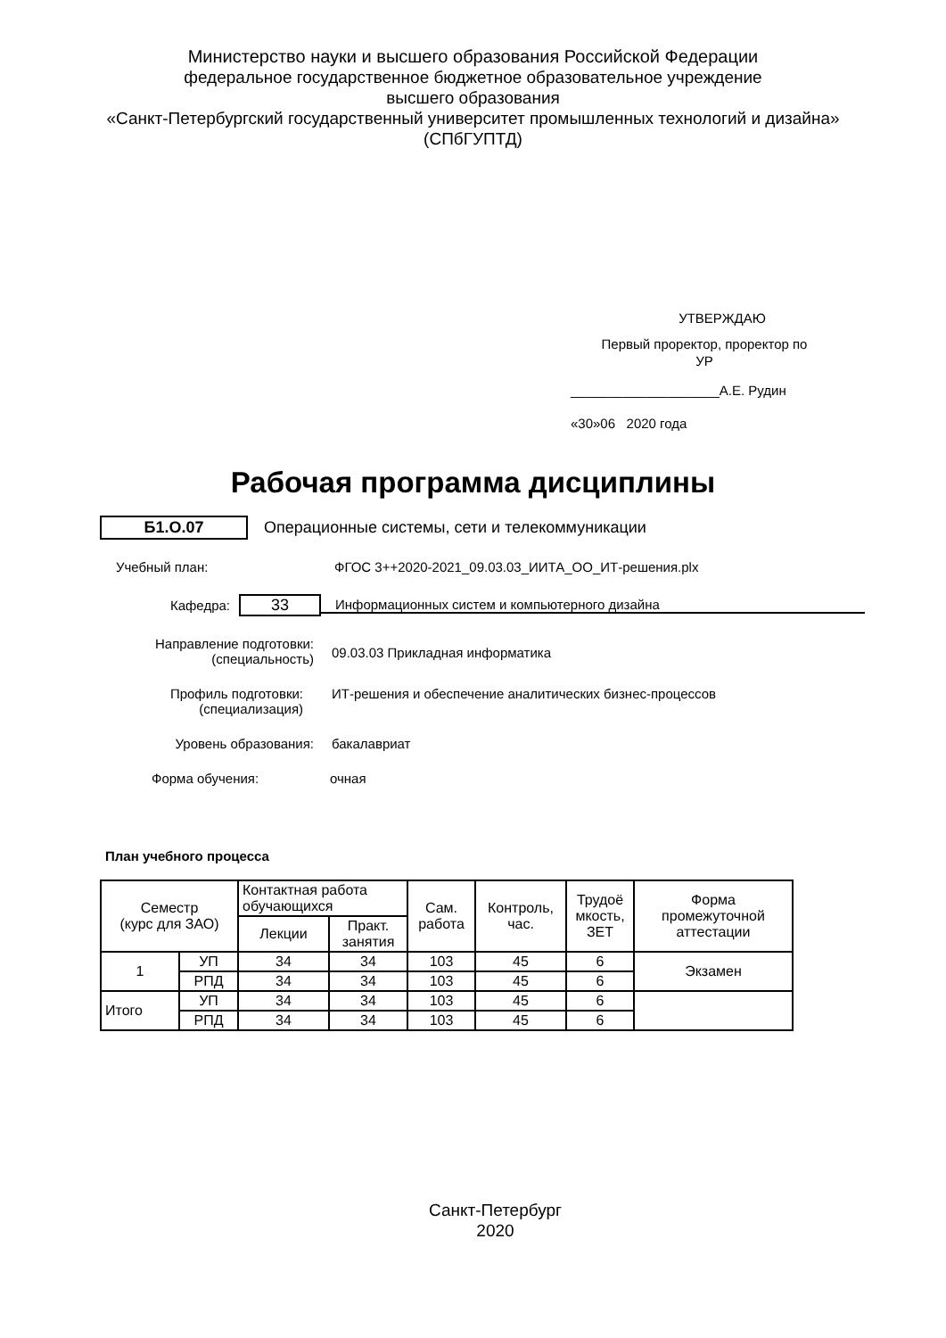Министерство науки и высшего образования Российской Федерации
федеральное государственное бюджетное образовательное учреждение
высшего образования
«Санкт-Петербургский государственный университет промышленных технологий и дизайна»
(СПбГУПТД)
УТВЕРЖДАЮ
Первый проректор, проректор по
УР
____________________А.Е. Рудин
«30»06 2020 года
Рабочая программа дисциплины
Б1.О.07
Операционные системы, сети и телекоммуникации
Учебный план: ФГОС 3++2020-2021_09.03.03_ИИТА_ОО_ИТ-решения.plx
Кафедра:
33
Информационных систем и компьютерного дизайна
Направление подготовки:
(специальность)
09.03.03 Прикладная информатика
Профиль подготовки:
(специализация)
ИТ-решения и обеспечение аналитических бизнес-процессов
Уровень образования: бакалавриат
Форма обучения: очная
План учебного процесса
| Семестр (курс для ЗАО) | | Контактная работа обучающихся | | Сам. работа | Контроль, час. | Трудоё мкость, ЗЕТ | Форма промежуточной аттестации |
| | | Лекции | Практ. занятия | | | | |
| 1 | УП | 34 | 34 | 103 | 45 | 6 | Экзамен |
| | РПД | 34 | 34 | 103 | 45 | 6 | |
| Итого | УП | 34 | 34 | 103 | 45 | 6 | |
| | РПД | 34 | 34 | 103 | 45 | 6 | |
Санкт-Петербург
2020